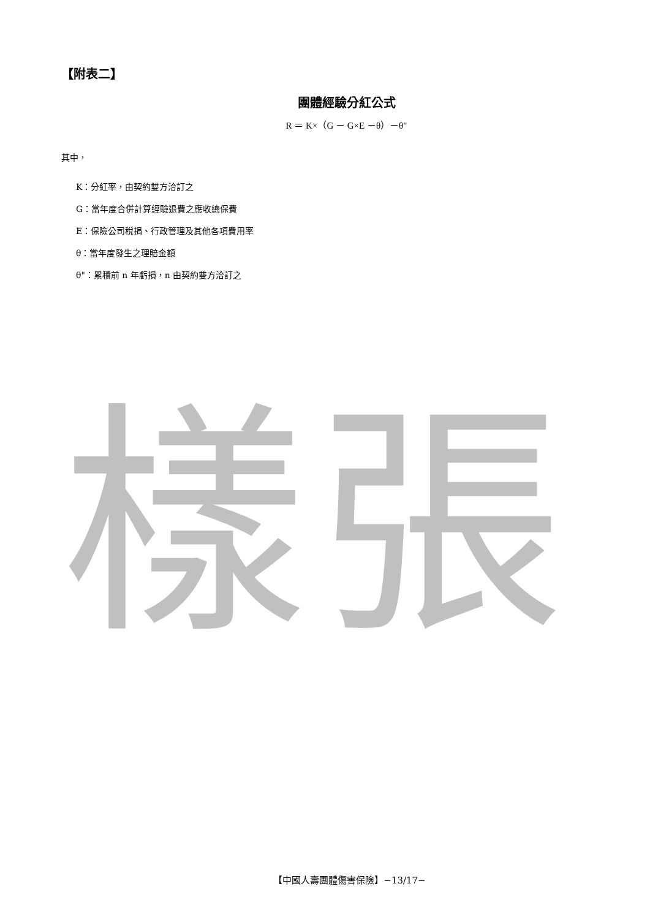樣張
【附表二】
團體經驗分紅公式
R ＝ K×（G － G×E －θ）－θ"
其中，
K：分紅率，由契約雙方洽訂之
G：當年度合併計算經驗退費之應收總保費
E：保險公司稅捐、行政管理及其他各項費用率
θ：當年度發生之理賠金額
θ"：累積前 n 年虧損，n 由契約雙方洽訂之
【中國人壽團體傷害保險】−13/17−